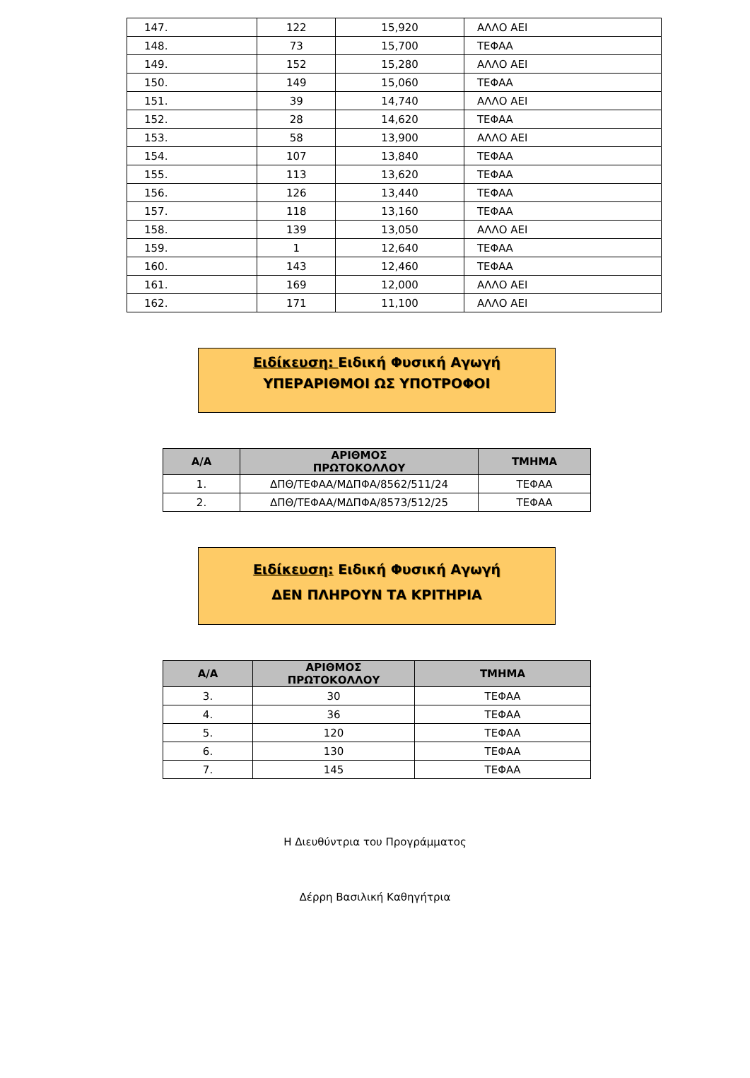| 147. | 122 | 15,920 | ΑΛΛΟ ΑΕΙ |
| 148. | 73 | 15,700 | ΤΕΦΑΑ |
| 149. | 152 | 15,280 | ΑΛΛΟ ΑΕΙ |
| 150. | 149 | 15,060 | ΤΕΦΑΑ |
| 151. | 39 | 14,740 | ΑΛΛΟ ΑΕΙ |
| 152. | 28 | 14,620 | ΤΕΦΑΑ |
| 153. | 58 | 13,900 | ΑΛΛΟ ΑΕΙ |
| 154. | 107 | 13,840 | ΤΕΦΑΑ |
| 155. | 113 | 13,620 | ΤΕΦΑΑ |
| 156. | 126 | 13,440 | ΤΕΦΑΑ |
| 157. | 118 | 13,160 | ΤΕΦΑΑ |
| 158. | 139 | 13,050 | ΑΛΛΟ ΑΕΙ |
| 159. | 1 | 12,640 | ΤΕΦΑΑ |
| 160. | 143 | 12,460 | ΤΕΦΑΑ |
| 161. | 169 | 12,000 | ΑΛΛΟ ΑΕΙ |
| 162. | 171 | 11,100 | ΑΛΛΟ ΑΕΙ |
Ειδίκευση: Ειδική Φυσική Αγωγή
ΥΠΕΡΑΡΙΘΜΟΙ ΩΣ ΥΠΟΤΡΟΦΟΙ
| Α/Α | ΑΡΙΘΜΟΣ ΠΡΩΤΟΚΟΛΛΟΥ | ΤΜΗΜΑ |
| --- | --- | --- |
| 1. | ΔΠΘ/ΤΕΦΑΑ/ΜΔΠΦΑ/8562/511/24 | ΤΕΦΑΑ |
| 2. | ΔΠΘ/ΤΕΦΑΑ/ΜΔΠΦΑ/8573/512/25 | ΤΕΦΑΑ |
Ειδίκευση: Ειδική Φυσική Αγωγή
ΔΕΝ ΠΛΗΡΟΥΝ ΤΑ ΚΡΙΤΗΡΙΑ
| Α/Α | ΑΡΙΘΜΟΣ ΠΡΩΤΟΚΟΛΛΟΥ | ΤΜΗΜΑ |
| --- | --- | --- |
| 3. | 30 | ΤΕΦΑΑ |
| 4. | 36 | ΤΕΦΑΑ |
| 5. | 120 | ΤΕΦΑΑ |
| 6. | 130 | ΤΕΦΑΑ |
| 7. | 145 | ΤΕΦΑΑ |
Η Διευθύντρια του Προγράμματος
Δέρρη Βασιλική Καθηγήτρια